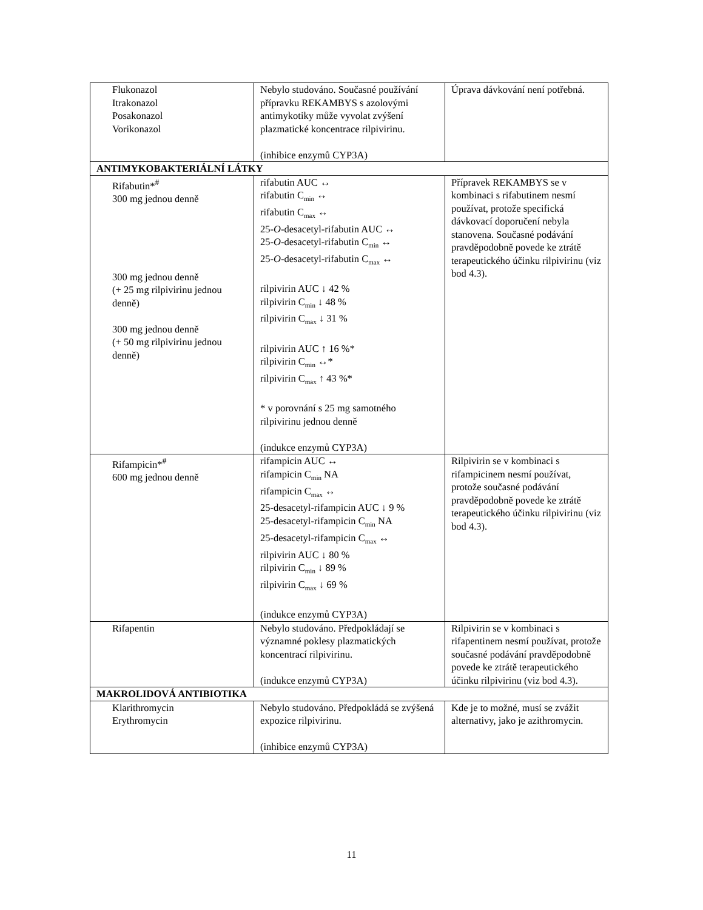| Flukonazol Itrakonazol Posakonazol Vorikonazol | Nebylo studováno. Současné používání přípravku REKAMBYS s azolovými antimykotiky může vyvolat zvýšení plazmatické koncentrace rilpivirinu. (inhibice enzymů CYP3A) | Úprava dávkování není potřebná. |
| ANTIMYKOBAKTERIÁLNÍ LÁTKY | | |
| Rifabutin*<sup>#</sup> 300 mg jednou denně 300 mg jednou denně (+ 25 mg rilpivirinu jednou denně) 300 mg jednou denně (+ 50 mg rilpivirinu jednou denně) | rifabutin AUC ↔ rifabutin C<sub>min</sub> ↔ rifabutin C<sub>max</sub> ↔ 25- O -desacetyl-rifabutin AUC ↔ 25- O -desacetyl-rifabutin C<sub>min</sub> ↔ 25- O -desacetyl-rifabutin C<sub>max</sub> ↔ rilpivirin AUC ↓ 42 % rilpivirin C<sub>min</sub> ↓ 48 % rilpivirin C<sub>max</sub> ↓ 31 % rilpivirin AUC ↑ 16 %* rilpivirin C<sub>min</sub> ↔* rilpivirin C<sub>max</sub> ↑ 43 %* * v porovnání s 25 mg samotného rilpivirinu jednou denně (indukce enzymů CYP3A) | Přípravek REKAMBYS se v kombinaci s rifabutinem nesmí používat, protože specifická dávkovací doporučení nebyla stanovena. Současné podávání pravděpodobně povede ke ztrátě terapeutického účinku rilpivirinu (viz bod 4.3). |
| Rifampicin*<sup>#</sup> 600 mg jednou denně | rifampicin AUC ↔ rifampicin C<sub>min</sub> NA rifampicin C<sub>max</sub> ↔ 25-desacetyl-rifampicin AUC ↓ 9 % 25-desacetyl-rifampicin C<sub>min</sub> NA 25-desacetyl-rifampicin C<sub>max</sub> ↔ rilpivirin AUC ↓ 80 % rilpivirin C<sub>min</sub> ↓ 89 % rilpivirin C<sub>max</sub> ↓ 69 % (indukce enzymů CYP3A) | Rilpivirin se v kombinaci s rifampicinem nesmí používat, protože současné podávání pravděpodobně povede ke ztrátě terapeutického účinku rilpivirinu (viz bod 4.3). |
| Rifapentin | Nebylo studováno. Předpokládají se významné poklesy plazmatických koncentrací rilpivirinu. (indukce enzymů CYP3A) | Rilpivirin se v kombinaci s rifapentinem nesmí používat, protože současné podávání pravděpodobně povede ke ztrátě terapeutického účinku rilpivirinu (viz bod 4.3). |
| MAKROLIDOVÁ ANTIBIOTIKA | | |
| Klarithromycin Erythromycin | Nebylo studováno. Předpokládá se zvýšená expozice rilpivirinu. (inhibice enzymů CYP3A) | Kde je to možné, musí se zvážit alternativy, jako je azithromycin. |
11